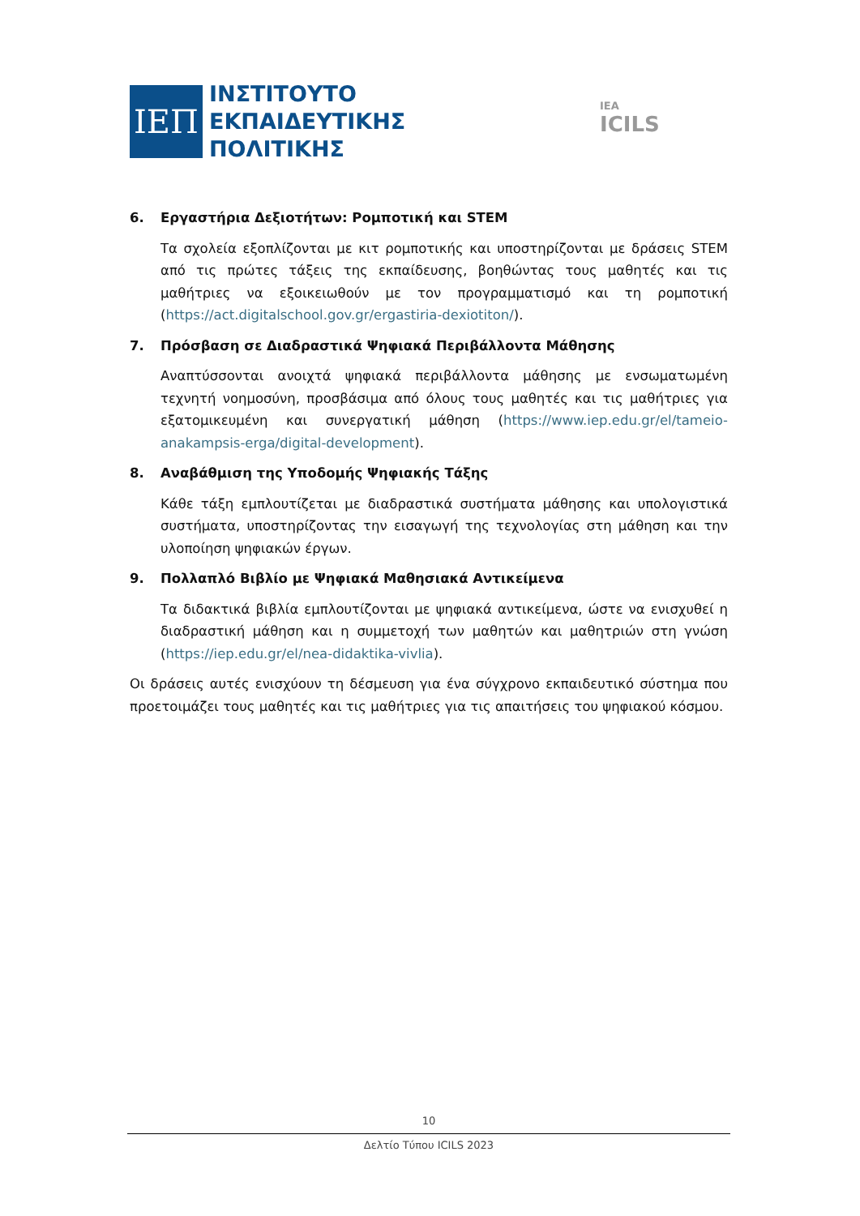ΙΕΠ
ΙΝΣΤΙΤΟΥΤΟ
ΕΚΠΑΙΔΕΥΤΙΚΗΣ
ΠΟΛΙΤΙΚΗΣ
IEA
ICILS
6. Εργαστήρια Δεξιοτήτων: Ρομποτική και STEM
Τα σχολεία εξοπλίζονται με κιτ ρομποτικής και υποστηρίζονται με δράσεις STEM από τις πρώτες τάξεις της εκπαίδευσης, βοηθώντας τους μαθητές και τις μαθήτριες να εξοικειωθούν με τον προγραμματισμό και τη ρομποτική (https://act.digitalschool.gov.gr/ergastiria-dexiotiton/).
7. Πρόσβαση σε Διαδραστικά Ψηφιακά Περιβάλλοντα Μάθησης
Αναπτύσσονται ανοιχτά ψηφιακά περιβάλλοντα μάθησης με ενσωματωμένη τεχνητή νοημοσύνη, προσβάσιμα από όλους τους μαθητές και τις μαθήτριες για εξατομικευμένη και συνεργατική μάθηση (https://www.iep.edu.gr/el/tameio-anakampsis-erga/digital-development).
8. Αναβάθμιση της Υποδομής Ψηφιακής Τάξης
Κάθε τάξη εμπλουτίζεται με διαδραστικά συστήματα μάθησης και υπολογιστικά συστήματα, υποστηρίζοντας την εισαγωγή της τεχνολογίας στη μάθηση και την υλοποίηση ψηφιακών έργων.
9. Πολλαπλό Βιβλίο με Ψηφιακά Μαθησιακά Αντικείμενα
Τα διδακτικά βιβλία εμπλουτίζονται με ψηφιακά αντικείμενα, ώστε να ενισχυθεί η διαδραστική μάθηση και η συμμετοχή των μαθητών και μαθητριών στη γνώση (https://iep.edu.gr/el/nea-didaktika-vivlia).
Οι δράσεις αυτές ενισχύουν τη δέσμευση για ένα σύγχρονο εκπαιδευτικό σύστημα που προετοιμάζει τους μαθητές και τις μαθήτριες για τις απαιτήσεις του ψηφιακού κόσμου.
10
Δελτίο Τύπου ICILS 2023